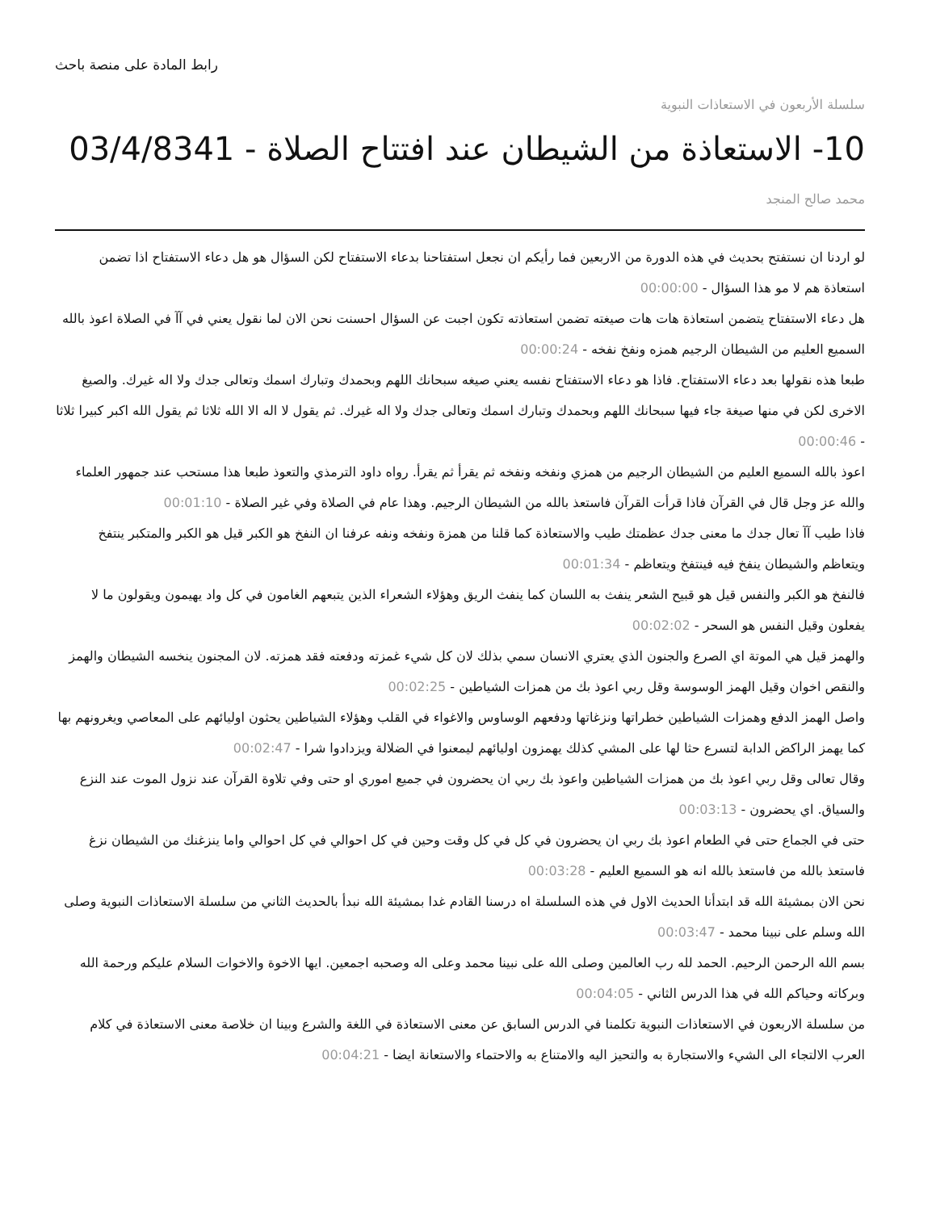رابط المادة على منصة باحث
سلسلة الأربعون في الاستعاذات النبوية
10- الاستعاذة من الشيطان عند افتتاح الصلاة - 03/4/8341
محمد صالح المنجد
لو اردنا ان نستفتح بحديث في هذه الدورة من الاربعين فما رأيكم ان نجعل استفتاحنا بدعاء الاستفتاح لكن السؤال هو هل دعاء الاستفتاح اذا تضمن استعاذة هم لا مو هذا السؤال - 00:00:00
هل دعاء الاستفتاح يتضمن استعاذة هات هات صيغته تضمن استعاذته تكون اجبت عن السؤال احسنت نحن الان لما نقول يعني في آآ في الصلاة اعوذ بالله السميع العليم من الشيطان الرجيم همزه ونفخ نفخه - 00:00:24
طبعا هذه نقولها بعد دعاء الاستفتاح. فاذا هو دعاء الاستفتاح نفسه يعني صيغه سبحانك اللهم وبحمدك وتبارك اسمك وتعالى جدك ولا اله غيرك. والصيغ الاخرى لكن في منها صيغة جاء فيها سبحانك اللهم وبحمدك وتبارك اسمك وتعالى جدك ولا اله غيرك. ثم يقول لا اله الا الله ثلاثا ثم يقول الله اكبر كبيرا ثلاثا - 00:00:46
اعوذ بالله السميع العليم من الشيطان الرجيم من همزي ونفخه ونفخه ثم يقرأ ثم يقرأ. رواه داود الترمذي والتعوذ طبعا هذا مستحب عند جمهور العلماء والله عز وجل قال في القرآن فاذا قرأت القرآن فاستعذ بالله من الشيطان الرجيم. وهذا عام في الصلاة وفي غير الصلاة - 00:01:10
فاذا طيب آآ تعال جدك ما معنى جدك عظمتك طيب والاستعاذة كما قلنا من همزة ونفخه ونفه عرفنا ان النفخ هو الكبر قيل هو الكبر والمتكبر ينتفخ ويتعاظم والشيطان ينفخ فيه فينتفخ ويتعاظم - 00:01:34
فالنفخ هو الكبر والنفس قيل هو قبيح الشعر ينفث به اللسان كما ينفث الريق وهؤلاء الشعراء الذين يتبعهم الغامون في كل واد يهيمون ويقولون ما لا يفعلون وقيل النفس هو السحر - 00:02:02
والهمز قيل هي الموتة اي الصرع والجنون الذي يعتري الانسان سمي بذلك لان كل شيء غمزته ودفعته فقد همزته. لان المجنون ينخسه الشيطان والهمز والنقص اخوان وقيل الهمز الوسوسة وقل ربي اعوذ بك من همزات الشياطين - 00:02:25
واصل الهمز الدفع وهمزات الشياطين خطراتها ونزغاتها ودفعهم الوساوس والاغواء في القلب وهؤلاء الشياطين يحثون اوليائهم على المعاصي ويغرونهم بها كما يهمز الراكض الدابة لتسرع حثا لها على المشي كذلك يهمزون اوليائهم ليمعنوا في الضلالة ويزدادوا شرا - 00:02:47
وقال تعالى وقل ربي اعوذ بك من همزات الشياطين واعوذ بك ربي ان يحضرون في جميع اموري او حتى وفي تلاوة القرآن عند نزول الموت عند النزع والسياق. اي يحضرون - 00:03:13
حتى في الجماع حتى في الطعام اعوذ بك ربي ان يحضرون في كل في كل وقت وحين في كل احوالي في كل احوالي واما ينزغنك من الشيطان نزغ فاستعذ بالله من فاستعذ بالله انه هو السميع العليم - 00:03:28
نحن الان بمشيئة الله قد ابتدأنا الحديث الاول في هذه السلسلة اه درسنا القادم غدا بمشيئة الله نبدأ بالحديث الثاني من سلسلة الاستعاذات النبوية وصلى الله وسلم على نبينا محمد - 00:03:47
بسم الله الرحمن الرحيم. الحمد لله رب العالمين وصلى الله على نبينا محمد وعلى اله وصحبه اجمعين. ايها الاخوة والاخوات السلام عليكم ورحمة الله وبركاته وحياكم الله في هذا الدرس الثاني - 00:04:05
من سلسلة الاربعون في الاستعاذات النبوية تكلمنا في الدرس السابق عن معنى الاستعاذة في اللغة والشرع وبينا ان خلاصة معنى الاستعاذة في كلام العرب الالتجاء الى الشيء والاستجارة به والتحيز اليه والامتناع به والاحتماء والاستعانة ايضا - 00:04:21